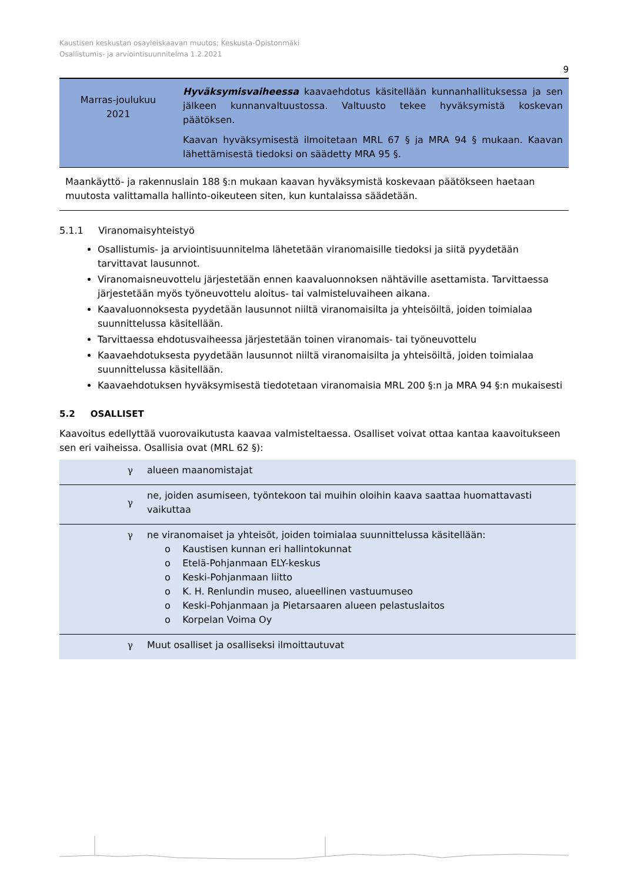Kaustisen keskustan osayleiskaavan muutos; Keskusta-Opistonmäki
Osallistumis- ja arviointisuunnitelma 1.2.2021
9
| Marras-joulukuu 2021 | Hyväksymisvaiheessa kaavaehdotus käsitellään kunnanhallituksessa ja sen jälkeen kunnanvaltuustossa. Valtuusto tekee hyväksymistä koskevan päätöksen. Kaavan hyväksymisestä ilmoitetaan MRL 67 § ja MRA 94 § mukaan. Kaavan lähettämisestä tiedoksi on säädetty MRA 95 §. |
Maankäyttö- ja rakennuslain 188 §:n mukaan kaavan hyväksymistä koskevaan päätökseen haetaan muutosta valittamalla hallinto-oikeuteen siten, kun kuntalaissa säädetään.
5.1.1 Viranomaisyhteistyö
Osallistumis- ja arviointisuunnitelma lähetetään viranomaisille tiedoksi ja siitä pyydetään tarvittavat lausunnot.
Viranomaisneuvottelu järjestetään ennen kaavaluonnoksen nähtäville asettamista. Tarvittaessa järjestetään myös työneuvottelu aloitus- tai valmisteluvaiheen aikana.
Kaavaluonnoksesta pyydetään lausunnot niiltä viranomaisilta ja yhteisöiltä, joiden toimialaa suunnittelussa käsitellään.
Tarvittaessa ehdotusvaiheessa järjestetään toinen viranomais- tai työneuvottelu
Kaavaehdotuksesta pyydetään lausunnot niiltä viranomaisilta ja yhteisöiltä, joiden toimialaa suunnittelussa käsitellään.
Kaavaehdotuksen hyväksymisestä tiedotetaan viranomaisia MRL 200 §:n ja MRA 94 §:n mukaisesti
5.2 OSALLISET
Kaavoitus edellyttää vuorovaikutusta kaavaa valmisteltaessa. Osalliset voivat ottaa kantaa kaavoitukseen sen eri vaiheissa. Osallisia ovat (MRL 62 §):
| γ | alueen maanomistajat |
| γ | ne, joiden asumiseen, työntekoon tai muihin oloihin kaava saattaa huomattavasti vaikuttaa |
| γ | ne viranomaiset ja yhteisöt, joiden toimialaa suunnittelussa käsitellään: o Kaustisen kunnan eri hallintokunnat o Etelä-Pohjanmaan ELY-keskus o Keski-Pohjanmaan liitto o K. H. Renlundin museo, alueellinen vastuumuseo o Keski-Pohjanmaan ja Pietarsaaren alueen pelastuslaitos o Korpelan Voima Oy |
| γ | Muut osalliset ja osalliseksi ilmoittautuvat |